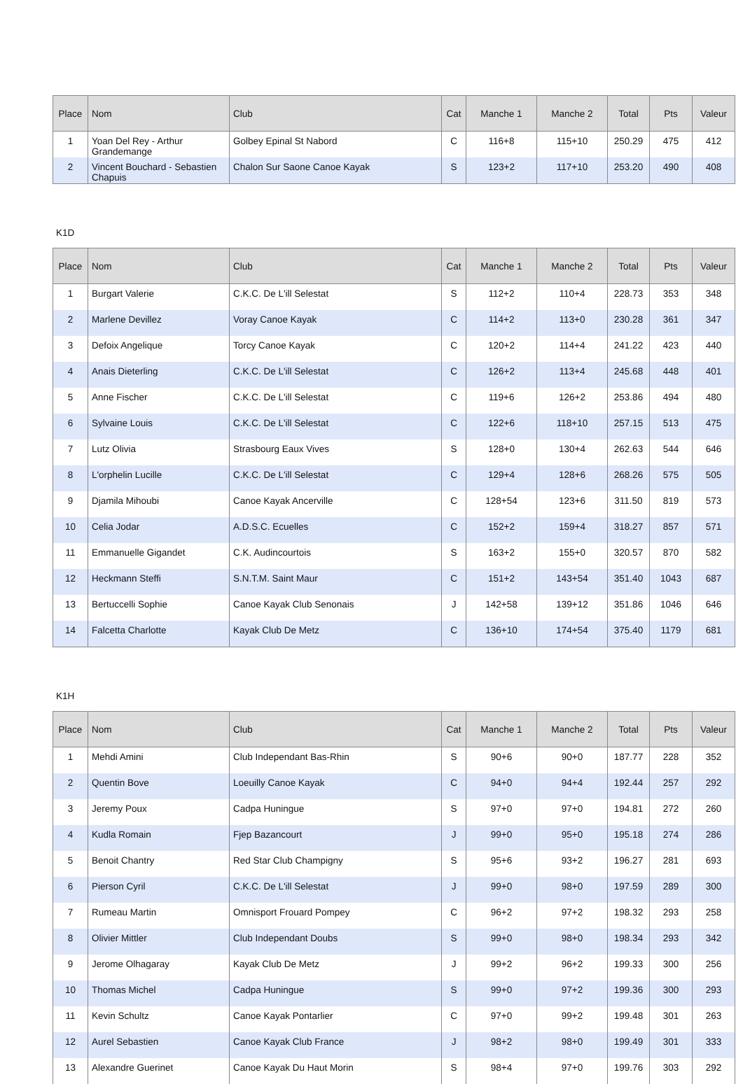| Place | Nom | Club | Cat | Manche 1 | Manche 2 | Total | Pts | Valeur |
| --- | --- | --- | --- | --- | --- | --- | --- | --- |
| 1 | Yoan Del Rey - Arthur Grandemange | Golbey Epinal St Nabord | C | 116+8 | 115+10 | 250.29 | 475 | 412 |
| 2 | Vincent Bouchard - Sebastien Chapuis | Chalon Sur Saone Canoe Kayak | S | 123+2 | 117+10 | 253.20 | 490 | 408 |
K1D
| Place | Nom | Club | Cat | Manche 1 | Manche 2 | Total | Pts | Valeur |
| --- | --- | --- | --- | --- | --- | --- | --- | --- |
| 1 | Burgart Valerie | C.K.C. De L'ill Selestat | S | 112+2 | 110+4 | 228.73 | 353 | 348 |
| 2 | Marlene Devillez | Voray Canoe Kayak | C | 114+2 | 113+0 | 230.28 | 361 | 347 |
| 3 | Defoix Angelique | Torcy Canoe Kayak | C | 120+2 | 114+4 | 241.22 | 423 | 440 |
| 4 | Anais Dieterling | C.K.C. De L'ill Selestat | C | 126+2 | 113+4 | 245.68 | 448 | 401 |
| 5 | Anne Fischer | C.K.C. De L'ill Selestat | C | 119+6 | 126+2 | 253.86 | 494 | 480 |
| 6 | Sylvaine Louis | C.K.C. De L'ill Selestat | C | 122+6 | 118+10 | 257.15 | 513 | 475 |
| 7 | Lutz Olivia | Strasbourg Eaux Vives | S | 128+0 | 130+4 | 262.63 | 544 | 646 |
| 8 | L'orphelin Lucille | C.K.C. De L'ill Selestat | C | 129+4 | 128+6 | 268.26 | 575 | 505 |
| 9 | Djamila Mihoubi | Canoe Kayak Ancerville | C | 128+54 | 123+6 | 311.50 | 819 | 573 |
| 10 | Celia Jodar | A.D.S.C. Ecuelles | C | 152+2 | 159+4 | 318.27 | 857 | 571 |
| 11 | Emmanuelle Gigandet | C.K. Audincourtois | S | 163+2 | 155+0 | 320.57 | 870 | 582 |
| 12 | Heckmann Steffi | S.N.T.M. Saint Maur | C | 151+2 | 143+54 | 351.40 | 1043 | 687 |
| 13 | Bertuccelli Sophie | Canoe Kayak Club Senonais | J | 142+58 | 139+12 | 351.86 | 1046 | 646 |
| 14 | Falcetta Charlotte | Kayak Club De Metz | C | 136+10 | 174+54 | 375.40 | 1179 | 681 |
K1H
| Place | Nom | Club | Cat | Manche 1 | Manche 2 | Total | Pts | Valeur |
| --- | --- | --- | --- | --- | --- | --- | --- | --- |
| 1 | Mehdi Amini | Club Independant Bas-Rhin | S | 90+6 | 90+0 | 187.77 | 228 | 352 |
| 2 | Quentin Bove | Loeuilly Canoe Kayak | C | 94+0 | 94+4 | 192.44 | 257 | 292 |
| 3 | Jeremy Poux | Cadpa Huningue | S | 97+0 | 97+0 | 194.81 | 272 | 260 |
| 4 | Kudla Romain | Fjep Bazancourt | J | 99+0 | 95+0 | 195.18 | 274 | 286 |
| 5 | Benoit Chantry | Red Star Club Champigny | S | 95+6 | 93+2 | 196.27 | 281 | 693 |
| 6 | Pierson Cyril | C.K.C. De L'ill Selestat | J | 99+0 | 98+0 | 197.59 | 289 | 300 |
| 7 | Rumeau Martin | Omnisport Frouard Pompey | C | 96+2 | 97+2 | 198.32 | 293 | 258 |
| 8 | Olivier Mittler | Club Independant Doubs | S | 99+0 | 98+0 | 198.34 | 293 | 342 |
| 9 | Jerome Olhagaray | Kayak Club De Metz | J | 99+2 | 96+2 | 199.33 | 300 | 256 |
| 10 | Thomas Michel | Cadpa Huningue | S | 99+0 | 97+2 | 199.36 | 300 | 293 |
| 11 | Kevin Schultz | Canoe Kayak Pontarlier | C | 97+0 | 99+2 | 199.48 | 301 | 263 |
| 12 | Aurel Sebastien | Canoe Kayak Club France | J | 98+2 | 98+0 | 199.49 | 301 | 333 |
| 13 | Alexandre Guerinet | Canoe Kayak Du Haut Morin | S | 98+4 | 97+0 | 199.76 | 303 | 292 |